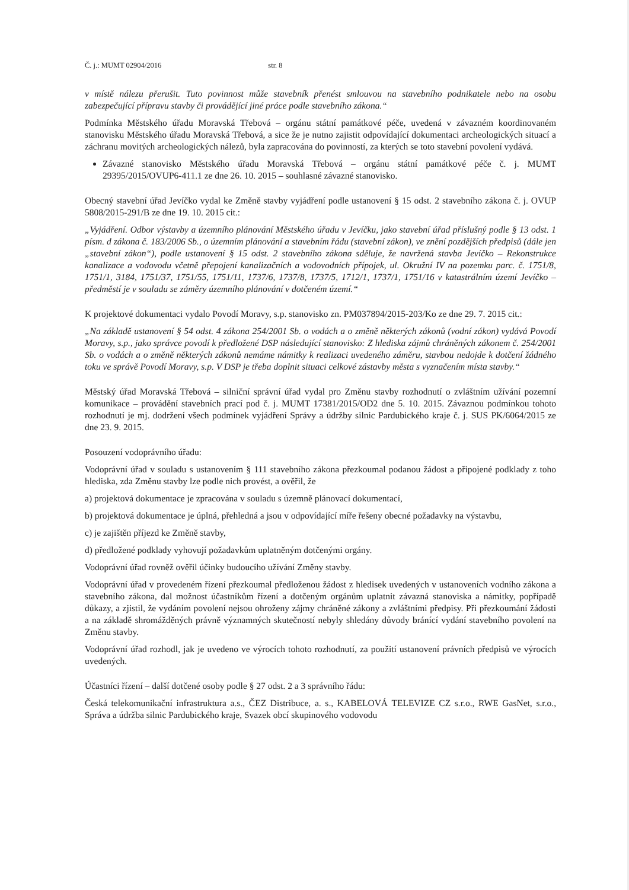Č. j.: MUMT 02904/2016 str. 8
v místě nálezu přerušit. Tuto povinnost může stavebník přenést smlouvou na stavebního podnikatele nebo na osobu zabezpečující přípravu stavby či provádějící jiné práce podle stavebního zákona.“
Podmínka Městského úřadu Moravská Třebová – orgánu státní památkové péče, uvedená v závazném koordinovaném stanovisku Městského úřadu Moravská Třebová, a sice že je nutno zajistit odpovídající dokumentaci archeologických situací a záchranu movitých archeologických nálezů, byla zapracována do povinností, za kterých se toto stavební povolení vydává.
Závazné stanovisko Městského úřadu Moravská Třebová – orgánu státní památkové péče č. j. MUMT 29395/2015/OVUP6-411.1 ze dne 26. 10. 2015 – souhlasné závazné stanovisko.
Obecný stavební úřad Jevíčko vydal ke Změně stavby vyjádření podle ustanovení § 15 odst. 2 stavebního zákona č. j. OVUP 5808/2015-291/B ze dne 19. 10. 2015 cit.:
„Vyjádření. Odbor výstavby a územního plánování Městského úřadu v Jevíčku, jako stavební úřad příslušný podle § 13 odst. 1 písm. d zákona č. 183/2006 Sb., o územním plánování a stavebním řádu (stavební zákon), ve znění pozdějších předpisů (dále jen „stavební zákon“), podle ustanovení § 15 odst. 2 stavebního zákona sděluje, že navržená stavba Jevíčko – Rekonstrukce kanalizace a vodovodu včetně přepojení kanalizačních a vodovodních přípojek, ul. Okružní IV na pozemku parc. č. 1751/8, 1751/1, 3184, 1751/37, 1751/55, 1751/11, 1737/6, 1737/8, 1737/5, 1712/1, 1737/1, 1751/16 v katastrálním území Jevíčko – předměstí je v souladu se záměry územního plánování v dotčeném území.“
K projektové dokumentaci vydalo Povodí Moravy, s.p. stanovisko zn. PM037894/2015-203/Ko ze dne 29. 7. 2015 cit.:
„Na základě ustanovení § 54 odst. 4 zákona 254/2001 Sb. o vodách a o změně některých zákonů (vodní zákon) vydává Povodí Moravy, s.p., jako správce povodí k předložené DSP následující stanovisko: Z hlediska zájmů chráněných zákonem č. 254/2001 Sb. o vodách a o změně některých zákonů nemáme námitky k realizaci uvedeného záměru, stavbou nedojde k dotčení žádného toku ve správě Povodí Moravy, s.p. V DSP je třeba doplnit situaci celkové zástavby města s vyznačením místa stavby.“
Městský úřad Moravská Třebová – silniční správní úřad vydal pro Změnu stavby rozhodnutí o zvláštním užívání pozemní komunikace – provádění stavebních prací pod č. j. MUMT 17381/2015/OD2 dne 5. 10. 2015. Závaznou podmínkou tohoto rozhodnutí je mj. dodržení všech podmínek vyjádření Správy a údržby silnic Pardubického kraje č. j. SUS PK/6064/2015 ze dne 23. 9. 2015.
Posouzení vodoprávního úřadu:
Vodoprávní úřad v souladu s ustanovením § 111 stavebního zákona přezkoumal podanou žádost a připojené podklady z toho hlediska, zda Změnu stavby lze podle nich provést, a ověřil, že
a) projektová dokumentace je zpracována v souladu s územně plánovací dokumentací,
b) projektová dokumentace je úplná, přehledná a jsou v odpovídající míře řešeny obecné požadavky na výstavbu,
c) je zajištěn příjezd ke Změně stavby,
d) předložené podklady vyhovují požadavkům uplatněným dotčenými orgány.
Vodoprávní úřad rovněž ověřil účinky budoucího užívání Změny stavby.
Vodoprávní úřad v provedeném řízení přezkoumal předloženou žádost z hledisek uvedených v ustanoveních vodního zákona a stavebního zákona, dal možnost účastníkům řízení a dotčeným orgánům uplatnit závazná stanoviska a námitky, popřípadě důkazy, a zjistil, že vydáním povolení nejsou ohroženy zájmy chráněné zákony a zvláštními předpisy. Při přezkoumání žádosti a na základě shromážděných právně významných skutečností nebyly shledány důvody bránící vydání stavebního povolení na Změnu stavby.
Vodoprávní úřad rozhodl, jak je uvedeno ve výrocích tohoto rozhodnutí, za použití ustanovení právních předpisů ve výrocích uvedených.
Účastníci řízení – další dotčené osoby podle § 27 odst. 2 a 3 správního řádu:
Česká telekomunikační infrastruktura a.s., ČEZ Distribuce, a. s., KABELOVÁ TELEVIZE CZ s.r.o., RWE GasNet, s.r.o., Správa a údržba silnic Pardubického kraje, Svazek obcí skupinového vodovodu